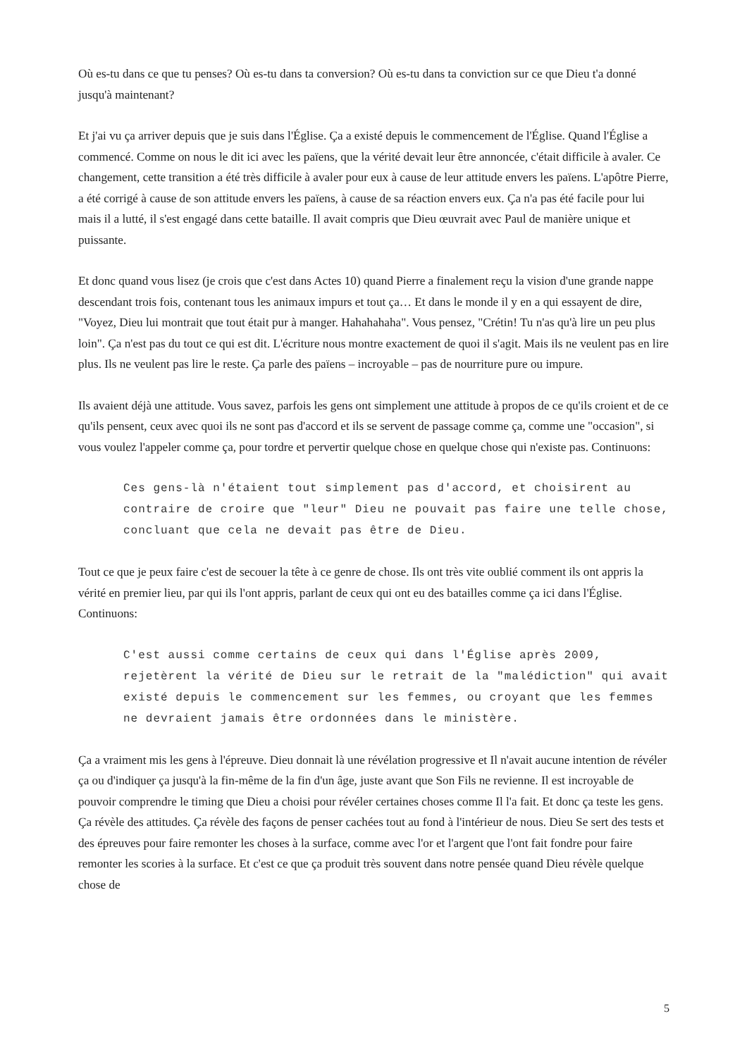Où es-tu dans ce que tu penses? Où es-tu dans ta conversion? Où es-tu dans ta conviction sur ce que Dieu t'a donné jusqu'à maintenant?
Et j'ai vu ça arriver depuis que je suis dans l'Église. Ça a existé depuis le commencement de l'Église. Quand l'Église a commencé. Comme on nous le dit ici avec les païens, que la vérité devait leur être annoncée, c'était difficile à avaler. Ce changement, cette transition a été très difficile à avaler pour eux à cause de leur attitude envers les païens. L'apôtre Pierre, a été corrigé à cause de son attitude envers les païens, à cause de sa réaction envers eux. Ça n'a pas été facile pour lui mais il a lutté, il s'est engagé dans cette bataille. Il avait compris que Dieu œuvrait avec Paul de manière unique et puissante.
Et donc quand vous lisez (je crois que c'est dans Actes 10) quand Pierre a finalement reçu la vision d'une grande nappe descendant trois fois, contenant tous les animaux impurs et tout ça… Et dans le monde il y en a qui essayent de dire, "Voyez, Dieu lui montrait que tout était pur à manger. Hahahahaha". Vous pensez, "Crétin! Tu n'as qu'à lire un peu plus loin". Ça n'est pas du tout ce qui est dit. L'écriture nous montre exactement de quoi il s'agit. Mais ils ne veulent pas en lire plus. Ils ne veulent pas lire le reste. Ça parle des païens – incroyable – pas de nourriture pure ou impure.
Ils avaient déjà une attitude. Vous savez, parfois les gens ont simplement une attitude à propos de ce qu'ils croient et de ce qu'ils pensent, ceux avec quoi ils ne sont pas d'accord et ils se servent de passage comme ça, comme une "occasion", si vous voulez l'appeler comme ça, pour tordre et pervertir quelque chose en quelque chose qui n'existe pas. Continuons:
Ces gens-là n'étaient tout simplement pas d'accord, et choisirent au contraire de croire que "leur" Dieu ne pouvait pas faire une telle chose, concluant que cela ne devait pas être de Dieu.
Tout ce que je peux faire c'est de secouer la tête à ce genre de chose. Ils ont très vite oublié comment ils ont appris la vérité en premier lieu, par qui ils l'ont appris, parlant de ceux qui ont eu des batailles comme ça ici dans l'Église. Continuons:
C'est aussi comme certains de ceux qui dans l'Église après 2009, rejetèrent la vérité de Dieu sur le retrait de la "malédiction" qui avait existé depuis le commencement sur les femmes, ou croyant que les femmes ne devraient jamais être ordonnées dans le ministère.
Ça a vraiment mis les gens à l'épreuve. Dieu donnait là une révélation progressive et Il n'avait aucune intention de révéler ça ou d'indiquer ça jusqu'à la fin-même de la fin d'un âge, juste avant que Son Fils ne revienne. Il est incroyable de pouvoir comprendre le timing que Dieu a choisi pour révéler certaines choses comme Il l'a fait. Et donc ça teste les gens. Ça révèle des attitudes. Ça révèle des façons de penser cachées tout au fond à l'intérieur de nous. Dieu Se sert des tests et des épreuves pour faire remonter les choses à la surface, comme avec l'or et l'argent que l'ont fait fondre pour faire remonter les scories à la surface. Et c'est ce que ça produit très souvent dans notre pensée quand Dieu révèle quelque chose de
5